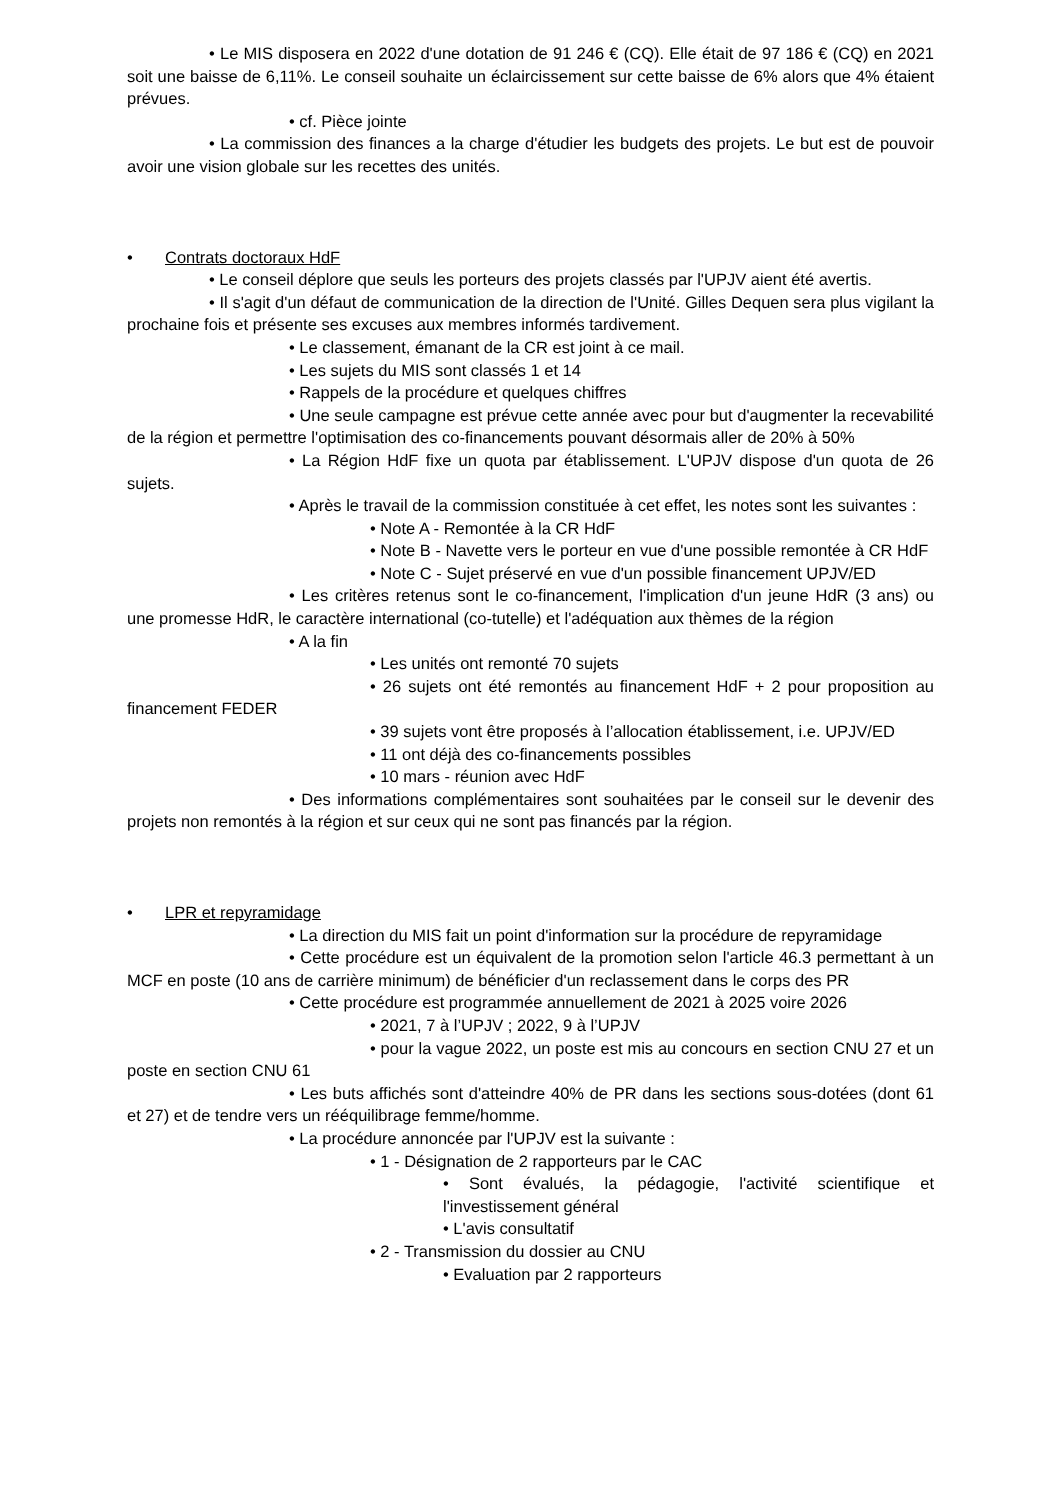• Le MIS disposera en 2022 d'une dotation de 91 246 € (CQ). Elle était de 97 186 € (CQ) en 2021 soit une baisse de 6,11%. Le conseil souhaite un éclaircissement sur cette baisse de 6% alors que 4% étaient prévues.
• cf. Pièce jointe
• La commission des finances a la charge d'étudier les budgets des projets. Le but est de pouvoir avoir une vision globale sur les recettes des unités.
• Contrats doctoraux HdF
• Le conseil déplore que seuls les porteurs des projets classés par l'UPJV aient été avertis.
• Il s'agit d'un défaut de communication de la direction de l'Unité. Gilles Dequen sera plus vigilant la prochaine fois et présente ses excuses aux membres informés tardivement.
• Le classement, émanant de la CR est joint à ce mail.
• Les sujets du MIS sont classés 1 et 14
• Rappels de la procédure et quelques chiffres
• Une seule campagne est prévue cette année avec pour but d'augmenter la recevabilité de la région et permettre l'optimisation des co-financements pouvant désormais aller de 20% à 50%
• La Région HdF fixe un quota par établissement. L'UPJV dispose d'un quota de 26 sujets.
• Après le travail de la commission constituée à cet effet, les notes sont les suivantes :
• Note A - Remontée à la CR HdF
• Note B - Navette vers le porteur en vue d'une possible remontée à CR HdF
• Note C - Sujet préservé en vue d'un possible financement UPJV/ED
• Les critères retenus sont le co-financement, l'implication d'un jeune HdR (3 ans) ou une promesse HdR, le caractère international (co-tutelle) et l'adéquation aux thèmes de la région
• A la fin
• Les unités ont remonté 70 sujets
• 26 sujets ont été remontés au financement HdF + 2 pour proposition au financement FEDER
• 39 sujets vont être proposés à l’allocation établissement, i.e. UPJV/ED
• 11 ont déjà des co-financements possibles
• 10 mars - réunion avec HdF
• Des informations complémentaires sont souhaitées par le conseil sur le devenir des projets non remontés à la région et sur ceux qui ne sont pas financés par la région.
• LPR et repyramidage
• La direction du MIS fait un point d'information sur la procédure de repyramidage
• Cette procédure est un équivalent de la promotion selon l'article 46.3 permettant à un MCF en poste (10 ans de carrière minimum) de bénéficier d'un reclassement dans le corps des PR
• Cette procédure est programmée annuellement de 2021 à 2025 voire 2026
• 2021, 7 à l’UPJV ; 2022, 9 à l’UPJV
• pour la vague 2022, un poste est mis au concours en section CNU 27 et un poste en section CNU 61
• Les buts affichés sont d'atteindre 40% de PR dans les sections sous-dotées (dont 61 et 27) et de tendre vers un rééquilibrage femme/homme.
• La procédure annoncée par l'UPJV est la suivante :
• 1 - Désignation de 2 rapporteurs par le CAC
• Sont évalués, la pédagogie, l'activité scientifique et l'investissement général
• L'avis consultatif
• 2 - Transmission du dossier au CNU
• Evaluation par 2 rapporteurs